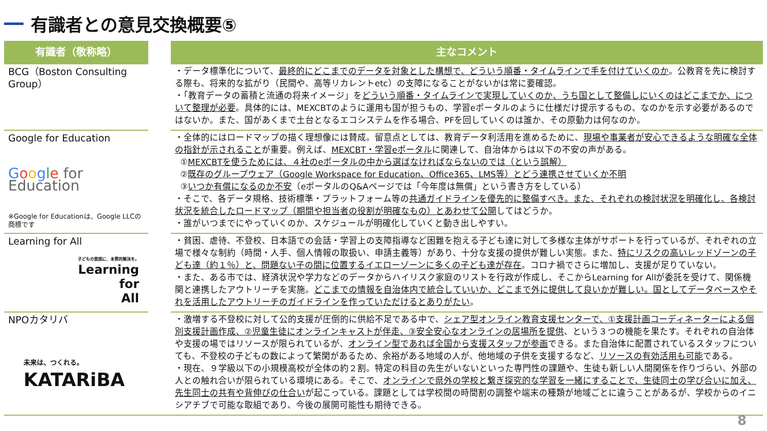有識者との意見交換概要⑤
| 有識者（敬称略） | | 主なコメント |
| --- | --- | --- |
| BCG（Boston Consulting Group） | | ・データ標準化について、 最終的にどこまでのデータを対象とした構想で、どういう順番・タイムラインで手を付けていくのか 。公教育を先に検討する際も、将来的な拡がり（民間や、高等リカレントetc）の支障になることがないかは常に要確認。 ・「教育データの蓄積と流通の将来イメージ」を どういう順番・タイムラインで実現していくのか、うち国として整備しにいくのはどこまでか、について整理が必要 。具体的には、MEXCBTのように運用も国が担うもの、学習eポータルのように仕様だけ提示するもの、なのかを示す必要があるのではないか。また、国があくまで土台となるエコシステムを作る場合、PFを回していくのは誰か、その原動力は何なのか。 |
| Google for Education G o o g l e for Education ※Google for Educationは、Google LLCの商標です | | ・全体的にはロードマップの描く理想像には賛成。留意点としては、教育データ利活用を進めるために、 現場や事業者が安心できるような明確な全体の指針が示されること が重要。例えば、 MEXCBT・学習eポータル に関連して、自治体からは以下の不安の声がある。 ① MEXCBTを使うためには、４社のeポータルの中から選ばなければならないのでは（という誤解） ② 既存のグループウェア（Google Workspace for Education、Office365、LMS等）とどう連携させていくか不明 ③ いつか有償になるのか不安 （eポータルのQ&Aページでは「今年度は無償」という書き方をしている） ・そこで、各データ規格、技術標準・プラットフォーム等の 共通ガイドラインを優先的に整備すべき。また、それぞれの検討状況を明確化し、各検討状況を統合したロードマップ（期間や担当者の役割が明確なもの）とあわせて公開 してはどうか。 ・誰がいつまでにやっていくのか、スケジュールが明確化していくと動き出しやすい。 |
| Learning for All 子どもの貧困に、本質的解決を。 Learning for All | | ・貧困、虐待、不登校、日本語での会話・学習上の支障指導など困難を抱える子ども達に対して多様な主体がサポートを行っているが、それぞれの立場で様々な制約（時間・人手、個人情報の取扱い、申請主義等）があり、十分な支援の提供が難しい実態。また、 特にリスクの高いレッドゾーンの子ども達（約１％）と、問題ない子の間に位置するイエローゾーンに多くの子ども達が存在 。コロナ禍でさらに増加し、支援が足りていない。 ・また、ある市では、経済状況や学力などのデータからハイリスク家庭のリストを行政が作成し、そこからLearning for Allが委託を受けて、関係機関と連携したアウトリーチを実施。 どこまでの情報を自治体内で統合していいか、どこまで外に提供して良いかが難しい。国としてデータベースやそれを活用したアウトリーチのガイドラインを作っていただけるとありがたい 。 |
| NPOカタリバ 未来は、つくれる。 KATARiBA | | ・激増する不登校に対して公的支援が圧倒的に供給不足である中で、 シェア型オンライン教育支援センターで、①支援計画コーディネーターによる個別支援計画作成、②児童生徒にオンラインキャストが伴走、③安全安心なオンラインの居場所を提供 、という３つの機能を果たす。それぞれの自治体や支援の場ではリソースが限られているが、 オンライン型であれば全国から支援スタッフが参画 できる。また自治体に配置されているスタッフについても、不登校の子どもの数によって繁閑があるため、余裕がある地域の人が、他地域の子供を支援するなど、 リソースの有効活用も可能 である。 ・現在、９学級以下の小規模高校が全体の約２割。特定の科目の先生がいないといった専門性の課題や、生徒も新しい人間関係を作りづらい、外部の人との触れ合いが限られている環境にある。そこで、 オンラインで県外の学校と繋ぎ探究的な学習を一緒にすることで、生徒同士の学び合いに加え、先生同士の共有や背伸びの仕合い が起こっている。課題としては学校間の時間割の調整や端末の種類が地域ごとに違うことがあるが、学校からのイニシアチブで可能な取組であり、今後の展開可能性も期待できる。 |
8